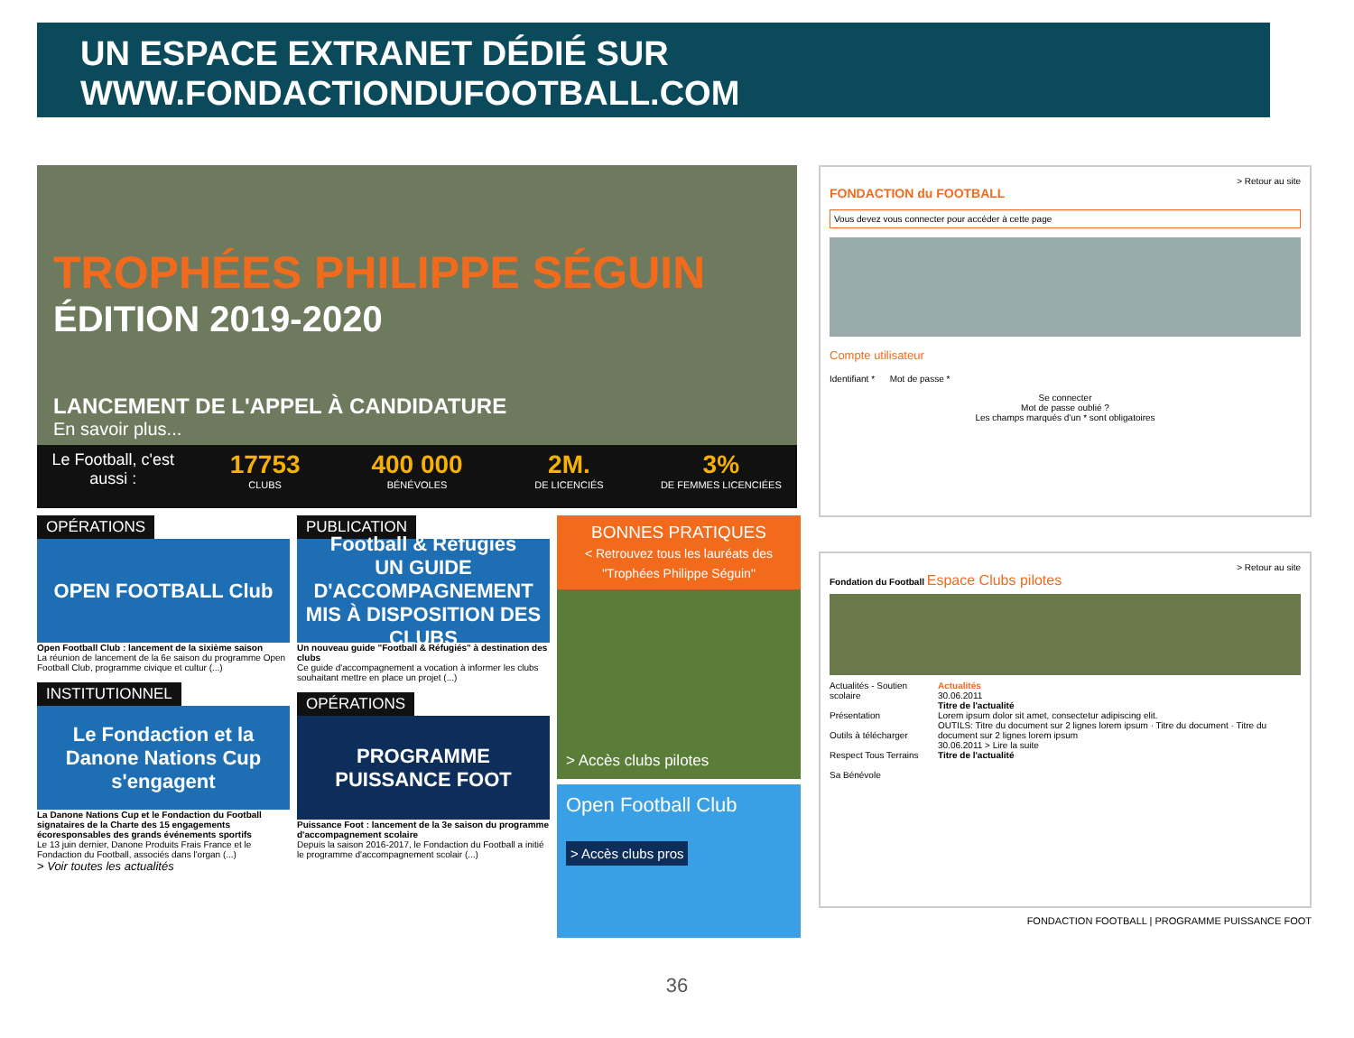UN ESPACE EXTRANET DÉDIÉ SUR
WWW.FONDACTIONDUFOOTBALL.COM
TROPHÉES PHILIPPE SÉGUIN
ÉDITION 2019-2020
LANCEMENT DE L'APPEL À CANDIDATURE
En savoir plus...
Le Football, c'est aussi :
17753
CLUBS
400 000
BÉNÉVOLES
2M.
DE LICENCIÉS
3%
DE FEMMES LICENCIÉES
OPÉRATIONS
OPEN FOOTBALL Club
Open Football Club : lancement de la sixième saison
La réunion de lancement de la 6e saison du programme Open Football Club, programme civique et cultur (...)
INSTITUTIONNEL
Le Fondaction et la Danone Nations Cup s'engagent
La Danone Nations Cup et le Fondaction du Football signataires de la Charte des 15 engagements écoresponsables des grands événements sportifs
Le 13 juin dernier, Danone Produits Frais France et le Fondaction du Football, associés dans l'organ (...)
> Voir toutes les actualités
PUBLICATION
Football & Réfugiés
UN GUIDE D'ACCOMPAGNEMENT MIS À DISPOSITION DES CLUBS
Un nouveau guide "Football & Réfugiés" à destination des clubs
Ce guide d'accompagnement a vocation à informer les clubs souhaitant mettre en place un projet (...)
OPÉRATIONS
PROGRAMME PUISSANCE FOOT
Puissance Foot : lancement de la 3e saison du programme d'accompagnement scolaire
Depuis la saison 2016-2017, le Fondaction du Football a initié le programme d'accompagnement scolair (...)
BONNES PRATIQUES
< Retrouvez tous les lauréats des "Trophées Philippe Séguin"
> Accès clubs pilotes
Open Football Club
> Accès clubs pros
> Retour au site
FONDACTION du FOOTBALL
Vous devez vous connecter pour accéder à cette page
Compte utilisateur
Identifiant * Mot de passe *
Se connecter
Mot de passe oublié ?
Les champs marqués d'un * sont obligatoires
> Retour au site
Fondation du Football Espace Clubs pilotes
Actualités - Soutien scolaire
Présentation
Outils à télécharger
Respect Tous Terrains
Sa Bénévole
Actualités
30.06.2011
Titre de l'actualité
Lorem ipsum dolor sit amet, consectetur adipiscing elit.
OUTILS: Titre du document sur 2 lignes lorem ipsum · Titre du document · Titre du document sur 2 lignes lorem ipsum
30.06.2011 > Lire la suite
Titre de l'actualité
FONDACTION FOOTBALL | PROGRAMME PUISSANCE FOOT
36